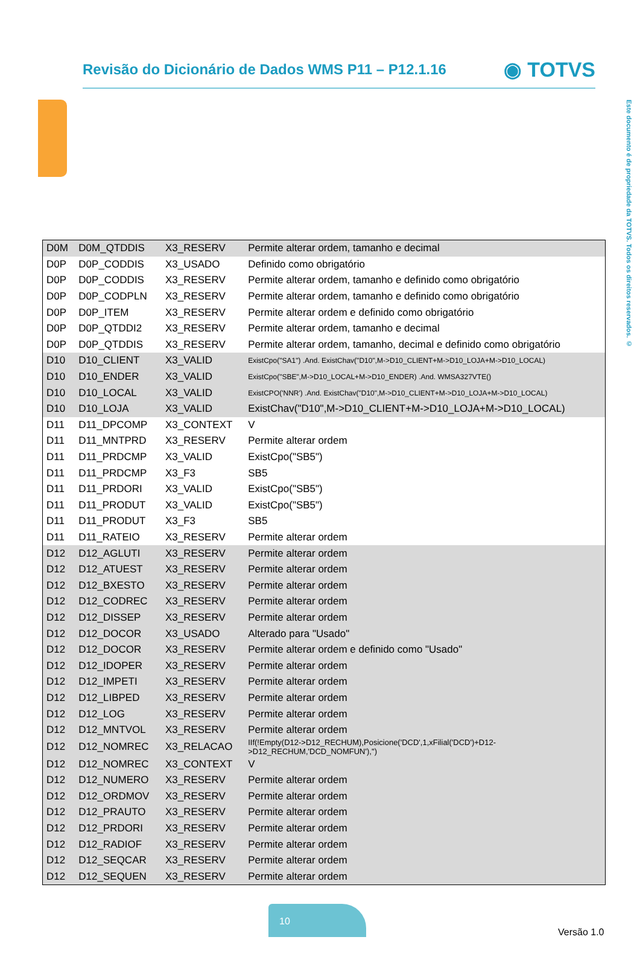Revisão do Dicionário de Dados WMS P11 – P12.1.16
◉ TOTVS
Este documento é de propriedade da TOTVS. Todos os direitos reservados. ©
| D0M | D0M_QTDDIS | X3_RESERV | Permite alterar ordem, tamanho e decimal |
| D0P | D0P_CODDIS | X3_USADO | Definido como obrigatório |
| D0P | D0P_CODDIS | X3_RESERV | Permite alterar ordem, tamanho e definido como obrigatório |
| D0P | D0P_CODPLN | X3_RESERV | Permite alterar ordem, tamanho e definido como obrigatório |
| D0P | D0P_ITEM | X3_RESERV | Permite alterar ordem e definido como obrigatório |
| D0P | D0P_QTDDI2 | X3_RESERV | Permite alterar ordem, tamanho e decimal |
| D0P | D0P_QTDDIS | X3_RESERV | Permite alterar ordem, tamanho, decimal e definido como obrigatório |
| D10 | D10_CLIENT | X3_VALID | ExistCpo("SA1") .And. ExistChav("D10",M->D10_CLIENT+M->D10_LOJA+M->D10_LOCAL) |
| D10 | D10_ENDER | X3_VALID | ExistCpo("SBE",M->D10_LOCAL+M->D10_ENDER) .And. WMSA327VTE() |
| D10 | D10_LOCAL | X3_VALID | ExistCPO('NNR') .And. ExistChav("D10",M->D10_CLIENT+M->D10_LOJA+M->D10_LOCAL) |
| D10 | D10_LOJA | X3_VALID | ExistChav("D10",M->D10_CLIENT+M->D10_LOJA+M->D10_LOCAL) |
| D11 | D11_DPCOMP | X3_CONTEXT | V |
| D11 | D11_MNTPRD | X3_RESERV | Permite alterar ordem |
| D11 | D11_PRDCMP | X3_VALID | ExistCpo("SB5") |
| D11 | D11_PRDCMP | X3_F3 | SB5 |
| D11 | D11_PRDORI | X3_VALID | ExistCpo("SB5") |
| D11 | D11_PRODUT | X3_VALID | ExistCpo("SB5") |
| D11 | D11_PRODUT | X3_F3 | SB5 |
| D11 | D11_RATEIO | X3_RESERV | Permite alterar ordem |
| D12 | D12_AGLUTI | X3_RESERV | Permite alterar ordem |
| D12 | D12_ATUEST | X3_RESERV | Permite alterar ordem |
| D12 | D12_BXESTO | X3_RESERV | Permite alterar ordem |
| D12 | D12_CODREC | X3_RESERV | Permite alterar ordem |
| D12 | D12_DISSEP | X3_RESERV | Permite alterar ordem |
| D12 | D12_DOCOR | X3_USADO | Alterado para "Usado" |
| D12 | D12_DOCOR | X3_RESERV | Permite alterar ordem e definido como "Usado" |
| D12 | D12_IDOPER | X3_RESERV | Permite alterar ordem |
| D12 | D12_IMPETI | X3_RESERV | Permite alterar ordem |
| D12 | D12_LIBPED | X3_RESERV | Permite alterar ordem |
| D12 | D12_LOG | X3_RESERV | Permite alterar ordem |
| D12 | D12_MNTVOL | X3_RESERV | Permite alterar ordem |
| D12 | D12_NOMREC | X3_RELACAO | IIf(!Empty(D12->D12_RECHUM),Posicione('DCD',1,xFilial('DCD')+D12- >D12_RECHUM,'DCD_NOMFUN'),'') |
| D12 | D12_NOMREC | X3_CONTEXT | V |
| D12 | D12_NUMERO | X3_RESERV | Permite alterar ordem |
| D12 | D12_ORDMOV | X3_RESERV | Permite alterar ordem |
| D12 | D12_PRAUTO | X3_RESERV | Permite alterar ordem |
| D12 | D12_PRDORI | X3_RESERV | Permite alterar ordem |
| D12 | D12_RADIOF | X3_RESERV | Permite alterar ordem |
| D12 | D12_SEQCAR | X3_RESERV | Permite alterar ordem |
| D12 | D12_SEQUEN | X3_RESERV | Permite alterar ordem |
10
Versão 1.0